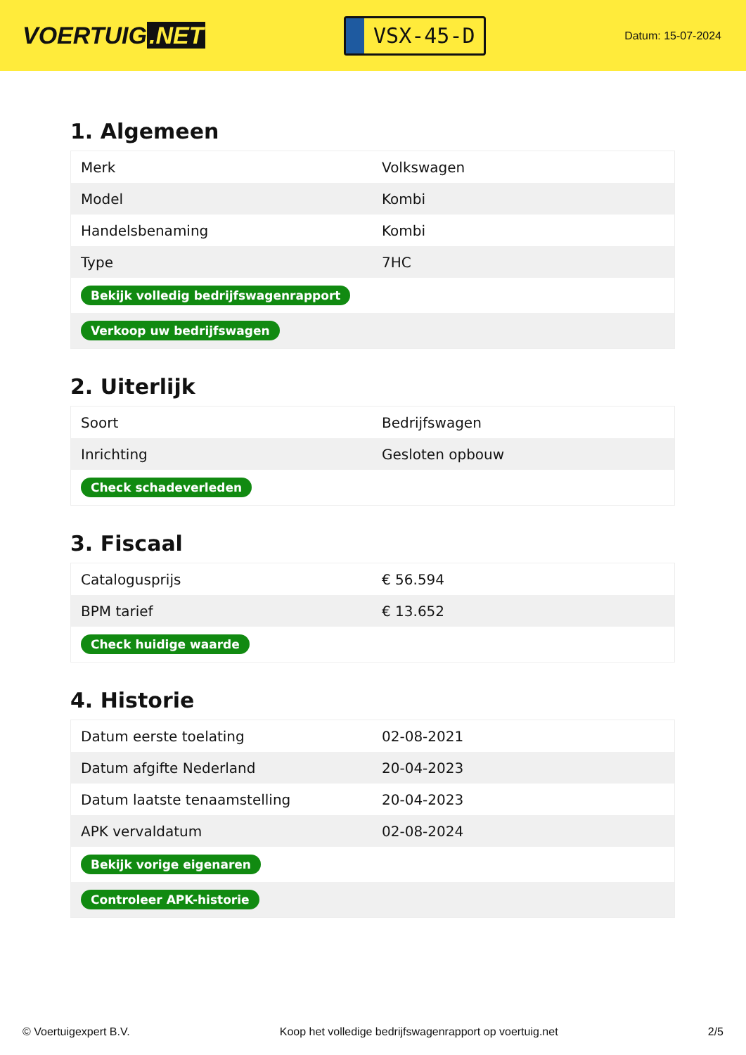VOERTUIG.NET
VSX-45-D
Datum: 15-07-2024
1. Algemeen
| Merk | Volkswagen |
| Model | Kombi |
| Handelsbenaming | Kombi |
| Type | 7HC |
| Bekijk volledig bedrijfswagenrapport | |
| Verkoop uw bedrijfswagen | |
2. Uiterlijk
| Soort | Bedrijfswagen |
| Inrichting | Gesloten opbouw |
| Check schadeverleden | |
3. Fiscaal
| Catalogusprijs | € 56.594 |
| BPM tarief | € 13.652 |
| Check huidige waarde | |
4. Historie
| Datum eerste toelating | 02-08-2021 |
| Datum afgifte Nederland | 20-04-2023 |
| Datum laatste tenaamstelling | 20-04-2023 |
| APK vervaldatum | 02-08-2024 |
| Bekijk vorige eigenaren | |
| Controleer APK-historie | |
© Voertuigexpert B.V. Koop het volledige bedrijfswagenrapport op voertuig.net 2/5